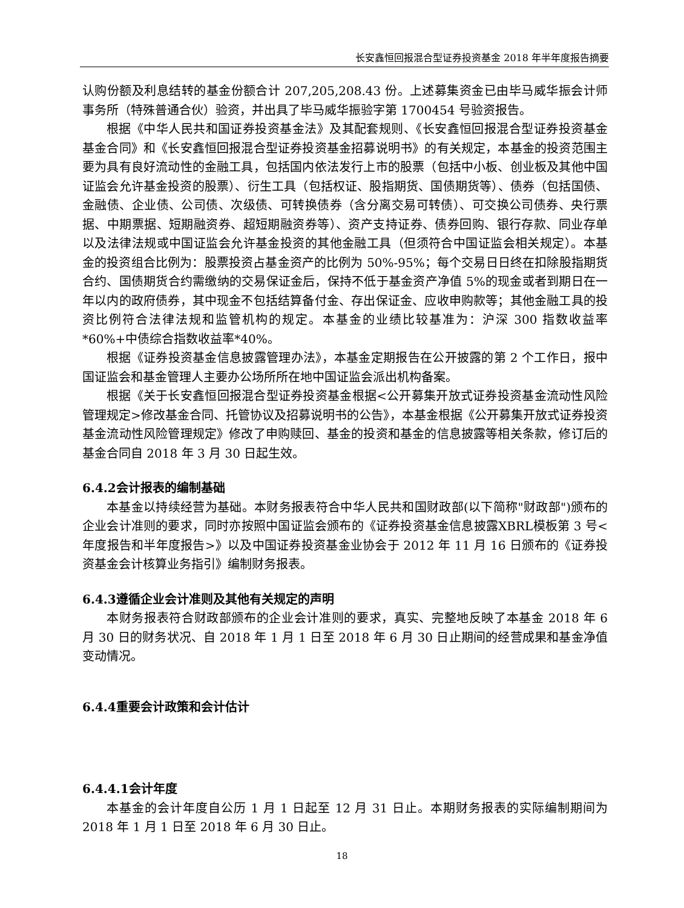长安鑫恒回报混合型证券投资基金 2018 年半年度报告摘要
认购份额及利息结转的基金份额合计 207,205,208.43 份。上述募集资金已由毕马威华振会计师事务所（特殊普通合伙）验资，并出具了毕马威华振验字第 1700454 号验资报告。
根据《中华人民共和国证券投资基金法》及其配套规则、《长安鑫恒回报混合型证券投资基金基金合同》和《长安鑫恒回报混合型证券投资基金招募说明书》的有关规定，本基金的投资范围主要为具有良好流动性的金融工具，包括国内依法发行上市的股票（包括中小板、创业板及其他中国证监会允许基金投资的股票）、衍生工具（包括权证、股指期货、国债期货等）、债券（包括国债、金融债、企业债、公司债、次级债、可转换债券（含分离交易可转债）、可交换公司债券、央行票据、中期票据、短期融资券、超短期融资券等）、资产支持证券、债券回购、银行存款、同业存单以及法律法规或中国证监会允许基金投资的其他金融工具（但须符合中国证监会相关规定）。本基金的投资组合比例为：股票投资占基金资产的比例为 50%-95%；每个交易日日终在扣除股指期货合约、国债期货合约需缴纳的交易保证金后，保持不低于基金资产净值 5%的现金或者到期日在一年以内的政府债券，其中现金不包括结算备付金、存出保证金、应收申购款等；其他金融工具的投资比例符合法律法规和监管机构的规定。本基金的业绩比较基准为：沪深 300 指数收益率*60%+中债综合指数收益率*40%。
根据《证券投资基金信息披露管理办法》，本基金定期报告在公开披露的第 2 个工作日，报中国证监会和基金管理人主要办公场所所在地中国证监会派出机构备案。
根据《关于长安鑫恒回报混合型证券投资基金根据<公开募集开放式证券投资基金流动性风险管理规定>修改基金合同、托管协议及招募说明书的公告》，本基金根据《公开募集开放式证券投资基金流动性风险管理规定》修改了申购赎回、基金的投资和基金的信息披露等相关条款，修订后的基金合同自 2018 年 3 月 30 日起生效。
6.4.2会计报表的编制基础
本基金以持续经营为基础。本财务报表符合中华人民共和国财政部(以下简称"财政部")颁布的企业会计准则的要求，同时亦按照中国证监会颁布的《证券投资基金信息披露XBRL模板第 3 号<年度报告和半年度报告>》以及中国证券投资基金业协会于 2012 年 11 月 16 日颁布的《证券投资基金会计核算业务指引》编制财务报表。
6.4.3遵循企业会计准则及其他有关规定的声明
本财务报表符合财政部颁布的企业会计准则的要求，真实、完整地反映了本基金 2018 年 6 月 30 日的财务状况、自 2018 年 1 月 1 日至 2018 年 6 月 30 日止期间的经营成果和基金净值变动情况。
6.4.4重要会计政策和会计估计
6.4.4.1会计年度
本基金的会计年度自公历 1 月 1 日起至 12 月 31 日止。本期财务报表的实际编制期间为 2018 年 1 月 1 日至 2018 年 6 月 30 日止。
18